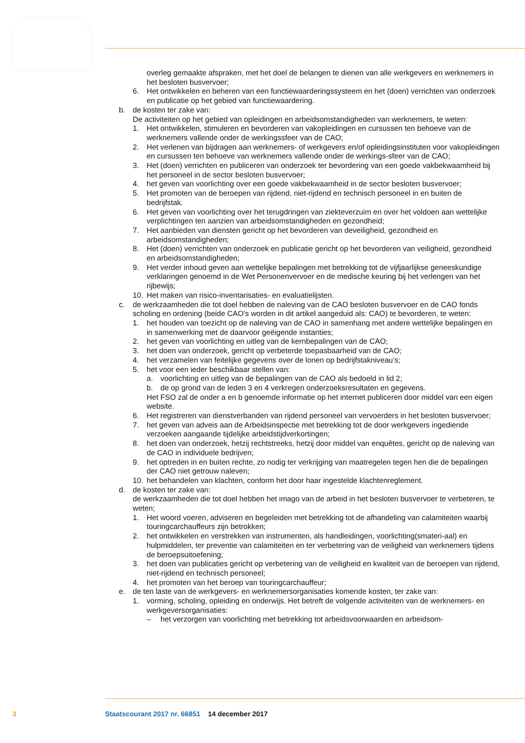overleg gemaakte afspraken, met het doel de belangen te dienen van alle werkgevers en werknemers in het besloten busvervoer;
6. Het ontwikkelen en beheren van een functiewaarderingssysteem en het (doen) verrichten van onderzoek en publicatie op het gebied van functiewaardering.
b. de kosten ter zake van:
De activiteiten op het gebied van opleidingen en arbeidsomstandigheden van werknemers, te weten:
1. Het ontwikkelen, stimuleren en bevorderen van vakopleidingen en cursussen ten behoeve van de werknemers vallende onder de werkingssfeer van de CAO;
2. Het verlenen van bijdragen aan werknemers- of werkgevers en/of opleidingsinstituten voor vakopleidingen en cursussen ten behoeve van werknemers vallende onder de werkings-sfeer van de CAO;
3. Het (doen) verrichten en publiceren van onderzoek ter bevordering van een goede vakbekwaamheid bij het personeel in de sector besloten busvervoer;
4. het geven van voorlichting over een goede vakbekwaamheid in de sector besloten busvervoer;
5. Het promoten van de beroepen van rijdend, niet-rijdend en technisch personeel in en buiten de bedrijfstak.
6. Het geven van voorlichting over het terugdringen van ziekteverzuim en over het voldoen aan wettelijke verplichtingen ten aanzien van arbeidsomstandigheden en gezondheid;
7. Het aanbieden van diensten gericht op het bevorderen van deveiligheid, gezondheid en arbeidsomstandigheden;
8. Het (doen) verrichten van onderzoek en publicatie gericht op het bevorderen van veiligheid, gezondheid en arbeidsomstandigheden;
9. Het verder inhoud geven aan wettelijke bepalingen met betrekking tot de vijfjaarlijkse geneeskundige verklaringen genoemd in de Wet Personenvervoer en de medische keuring bij het verlengen van het rijbewijs;
10. Het maken van risico-inventarisaties- en evaluatielijsten.
c. de werkzaamheden die tot doel hebben de naleving van de CAO besloten busvervoer en de CAO fonds scholing en ordening (beide CAO’s worden in dit artikel aangeduid als: CAO) te bevorderen, te weten:
1. het houden van toezicht op de naleving van de CAO in samenhang met andere wettelijke bepalingen en in samenwerking met de daarvoor geëigende instanties;
2. het geven van voorlichting en uitleg van de kernbepalingen van de CAO;
3. het doen van onderzoek, gericht op verbeterde toepasbaarheid van de CAO;
4. het verzamelen van feitelijke gegevens over de lonen op bedrijfstakniveau’s;
5. het voor een ieder beschikbaar stellen van:
a. voorlichting en uitleg van de bepalingen van de CAO als bedoeld in lid 2;
b. de op grond van de leden 3 en 4 verkregen onderzoeksresultaten en gegevens.
Het FSO zal de onder a en b genoemde informatie op het internet publiceren door middel van een eigen website.
6. Het registreren van dienstverbanden van rijdend personeel van vervoerders in het besloten busvervoer;
7. het geven van adveis aan de Arbeidsinspectie met betrekking tot de door werkgevers ingediende verzoeken aangaande tijdelijke arbeidstijdverkortingen;
8. het doen van onderzoek, hetzij rechtstreeks, hetzij door middel van enquêtes, gericht op de naleving van de CAO in individuele bedrijven;
9. het optreden in en buiten rechte, zo nodig ter verkrijging van maatregelen tegen hen die de bepalingen der CAO niet getrouw naleven;
10. het behandelen van klachten, conform het door haar ingestelde klachtenreglement.
d. de kosten ter zake van:
de werkzaamheden die tot doel hebben het imago van de arbeid in het besloten busvervoer te verbeteren, te weten;
1. Het woord voeren, adviseren en begeleiden met betrekking tot de afhandeling van calamiteiten waarbij touringcarchauffeurs zijn betrokken;
2. het ontwikkelen en verstrekken van instrumenten, als handleidingen, voorlichting(smateri-aal) en hulpmiddelen, ter preventie van calamiteiten en ter verbetering van de veiligheid van werknemers tijdens de beroepsuitoefening;
3. het doen van publicaties gericht op verbetering van de veiligheid en kwaliteit van de beroepen van rijdend, niet-rijdend en technisch personeel;
4. het promoten van het beroep van touringcarchauffeur;
e. de ten laste van de werkgevers- en werknemersorganisaties komende kosten, ter zake van:
1. vorming, scholing, opleiding en onderwijs. Het betreft de volgende activiteiten van de werknemers- en werkgeversorganisaties:
– het verzorgen van voorlichting met betrekking tot arbeidsvoorwaarden en arbeidsom-
3 Staatscourant 2017 nr. 66851 14 december 2017